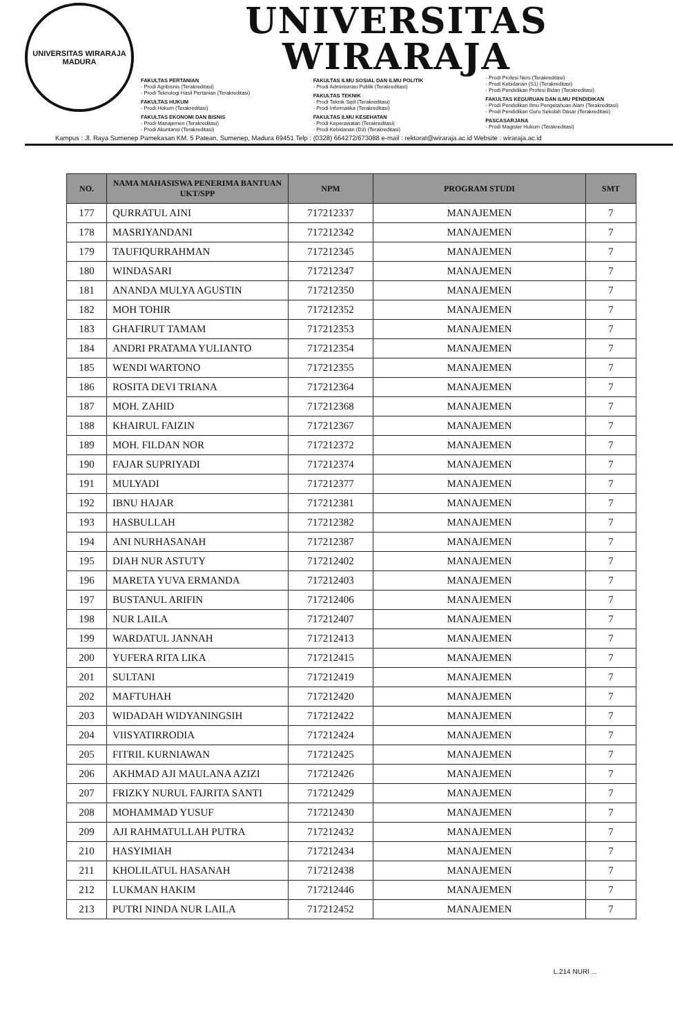UNIVERSITAS WIRARAJA
MADURA
UNIVERSITAS WIRARAJA
FAKULTAS PERTANIAN
- Prodi Agribisnis (Terakreditasi)
- Prodi Teknologi Hasil Pertanian (Terakreditasi)
FAKULTAS HUKUM
- Prodi Hukum (Terakreditasi)
FAKULTAS EKONOMI DAN BISNIS
- Prodi Manajemen (Terakreditasi)
- Prodi Akuntansi (Terakreditasi)
FAKULTAS ILMU SOSIAL DAN ILMU POLITIK
- Prodi Administrasi Publik (Terakreditasi)
FAKULTAS TEKNIK
- Prodi Teknik Sipil (Terakreditasi)
- Prodi Informatika (Terakreditasi)
FAKULTAS ILMU KESEHATAN
- Prodi Keperawatan (Terakreditasi)
- Prodi Kebidanan (D3) (Terakreditasi)
- Prodi Profesi Ners (Terakreditasi)
- Prodi Kebidanan (S1) (Terakreditasi)
- Prodi Pendidikan Profesi Bidan (Terakreditasi)
FAKULTAS KEGURUAN DAN ILMU PENDIDIKAN
- Prodi Pendidikan Ilmu Pengetahuan Alam (Terakreditasi)
- Prodi Pendidikan Guru Sekolah Dasar (Terakreditasi)
PASCASARJANA
- Prodi Magister Hukum (Terakreditasi)
Kampus : Jl. Raya Sumenep Pamekasan KM. 5 Patean, Sumenep, Madura 69451 Telp : (0328) 664272/673088 e-mail : rektorat@wiraraja.ac.id Website : wiraraja.ac.id
| NO. | NAMA MAHASISWA PENERIMA BANTUAN UKT/SPP | NPM | PROGRAM STUDI | SMT |
| --- | --- | --- | --- | --- |
| 177 | QURRATUL AINI | 717212337 | MANAJEMEN | 7 |
| 178 | MASRIYANDANI | 717212342 | MANAJEMEN | 7 |
| 179 | TAUFIQURRAHMAN | 717212345 | MANAJEMEN | 7 |
| 180 | WINDASARI | 717212347 | MANAJEMEN | 7 |
| 181 | ANANDA MULYA AGUSTIN | 717212350 | MANAJEMEN | 7 |
| 182 | MOH TOHIR | 717212352 | MANAJEMEN | 7 |
| 183 | GHAFIRUT TAMAM | 717212353 | MANAJEMEN | 7 |
| 184 | ANDRI PRATAMA YULIANTO | 717212354 | MANAJEMEN | 7 |
| 185 | WENDI WARTONO | 717212355 | MANAJEMEN | 7 |
| 186 | ROSITA DEVI TRIANA | 717212364 | MANAJEMEN | 7 |
| 187 | MOH. ZAHID | 717212368 | MANAJEMEN | 7 |
| 188 | KHAIRUL FAIZIN | 717212367 | MANAJEMEN | 7 |
| 189 | MOH. FILDAN NOR | 717212372 | MANAJEMEN | 7 |
| 190 | FAJAR SUPRIYADI | 717212374 | MANAJEMEN | 7 |
| 191 | MULYADI | 717212377 | MANAJEMEN | 7 |
| 192 | IBNU HAJAR | 717212381 | MANAJEMEN | 7 |
| 193 | HASBULLAH | 717212382 | MANAJEMEN | 7 |
| 194 | ANI NURHASANAH | 717212387 | MANAJEMEN | 7 |
| 195 | DIAH NUR ASTUTY | 717212402 | MANAJEMEN | 7 |
| 196 | MARETA YUVA ERMANDA | 717212403 | MANAJEMEN | 7 |
| 197 | BUSTANUL ARIFIN | 717212406 | MANAJEMEN | 7 |
| 198 | NUR LAILA | 717212407 | MANAJEMEN | 7 |
| 199 | WARDATUL JANNAH | 717212413 | MANAJEMEN | 7 |
| 200 | YUFERA RITA LIKA | 717212415 | MANAJEMEN | 7 |
| 201 | SULTANI | 717212419 | MANAJEMEN | 7 |
| 202 | MAFTUHAH | 717212420 | MANAJEMEN | 7 |
| 203 | WIDADAH WIDYANINGSIH | 717212422 | MANAJEMEN | 7 |
| 204 | VIISYATIRRODIA | 717212424 | MANAJEMEN | 7 |
| 205 | FITRIL KURNIAWAN | 717212425 | MANAJEMEN | 7 |
| 206 | AKHMAD AJI MAULANA AZIZI | 717212426 | MANAJEMEN | 7 |
| 207 | FRIZKY NURUL FAJRITA SANTI | 717212429 | MANAJEMEN | 7 |
| 208 | MOHAMMAD YUSUF | 717212430 | MANAJEMEN | 7 |
| 209 | AJI RAHMATULLAH PUTRA | 717212432 | MANAJEMEN | 7 |
| 210 | HASYIMIAH | 717212434 | MANAJEMEN | 7 |
| 211 | KHOLILATUL HASANAH | 717212438 | MANAJEMEN | 7 |
| 212 | LUKMAN HAKIM | 717212446 | MANAJEMEN | 7 |
| 213 | PUTRI NINDA NUR LAILA | 717212452 | MANAJEMEN | 7 |
L.214 NURI ...